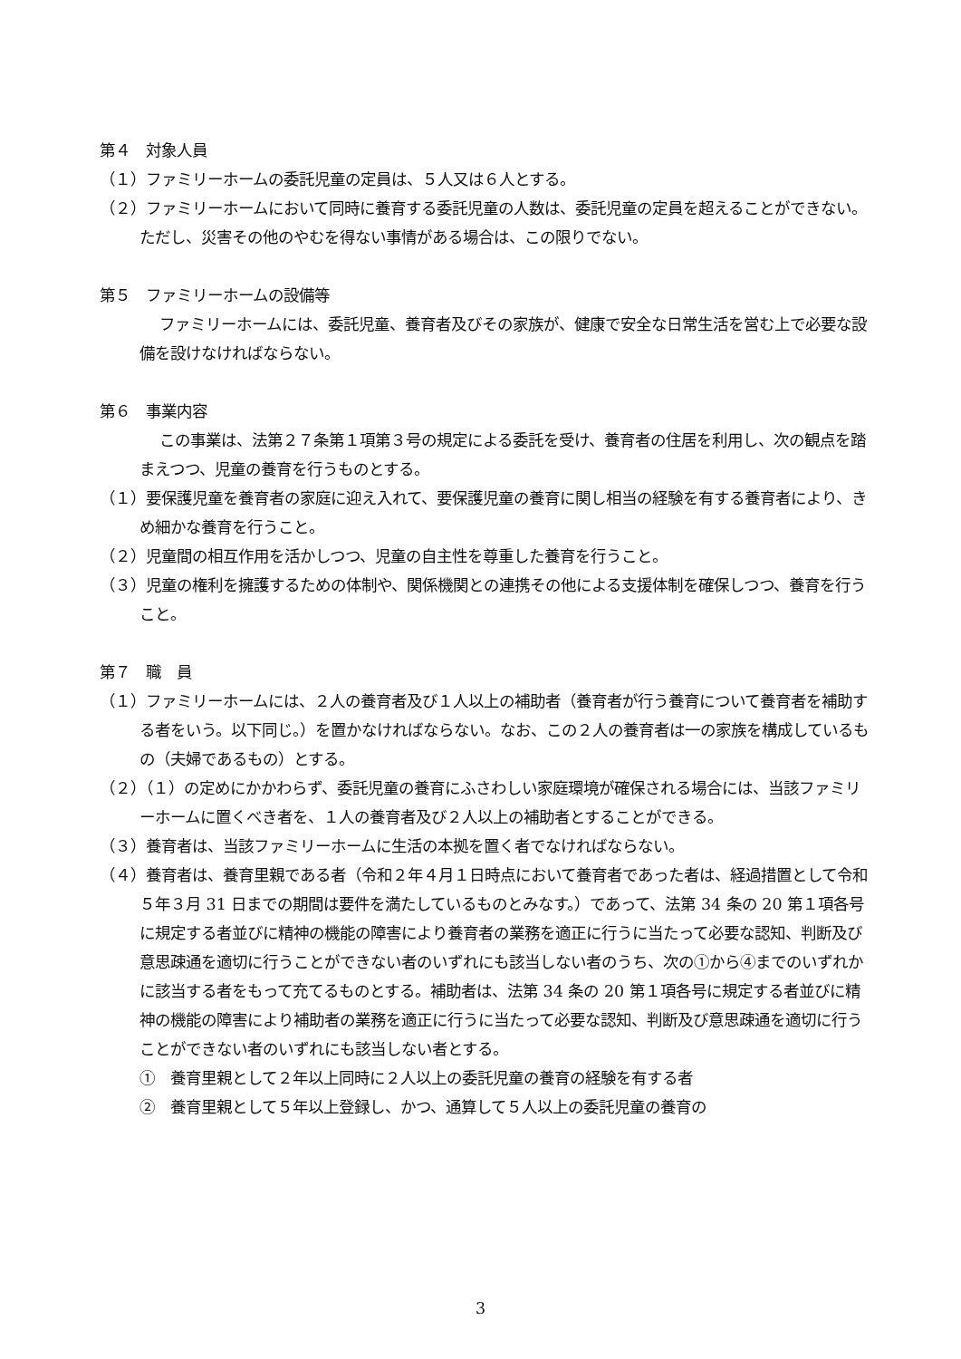第４　対象人員
（１）ファミリーホームの委託児童の定員は、５人又は６人とする。
（２）ファミリーホームにおいて同時に養育する委託児童の人数は、委託児童の定員を超えることができない。ただし、災害その他のやむを得ない事情がある場合は、この限りでない。
第５　ファミリーホームの設備等
ファミリーホームには、委託児童、養育者及びその家族が、健康で安全な日常生活を営む上で必要な設備を設けなければならない。
第６　事業内容
この事業は、法第２７条第１項第３号の規定による委託を受け、養育者の住居を利用し、次の観点を踏まえつつ、児童の養育を行うものとする。
（１）要保護児童を養育者の家庭に迎え入れて、要保護児童の養育に関し相当の経験を有する養育者により、きめ細かな養育を行うこと。
（２）児童間の相互作用を活かしつつ、児童の自主性を尊重した養育を行うこと。
（３）児童の権利を擁護するための体制や、関係機関との連携その他による支援体制を確保しつつ、養育を行うこと。
第７　職　員
（１）ファミリーホームには、２人の養育者及び１人以上の補助者（養育者が行う養育について養育者を補助する者をいう。以下同じ。）を置かなければならない。なお、この２人の養育者は一の家族を構成しているもの（夫婦であるもの）とする。
（２）（１）の定めにかかわらず、委託児童の養育にふさわしい家庭環境が確保される場合には、当該ファミリーホームに置くべき者を、１人の養育者及び２人以上の補助者とすることができる。
（３）養育者は、当該ファミリーホームに生活の本拠を置く者でなければならない。
（４）養育者は、養育里親である者（令和２年４月１日時点において養育者であった者は、経過措置として令和５年３月 31 日までの期間は要件を満たしているものとみなす。）であって、法第 34 条の 20 第１項各号に規定する者並びに精神の機能の障害により養育者の業務を適正に行うに当たって必要な認知、判断及び意思疎通を適切に行うことができない者のいずれにも該当しない者のうち、次の①から④までのいずれかに該当する者をもって充てるものとする。補助者は、法第 34 条の 20 第１項各号に規定する者並びに精神の機能の障害により補助者の業務を適正に行うに当たって必要な認知、判断及び意思疎通を適切に行うことができない者のいずれにも該当しない者とする。
①　養育里親として２年以上同時に２人以上の委託児童の養育の経験を有する者
②　養育里親として５年以上登録し、かつ、通算して５人以上の委託児童の養育の
3